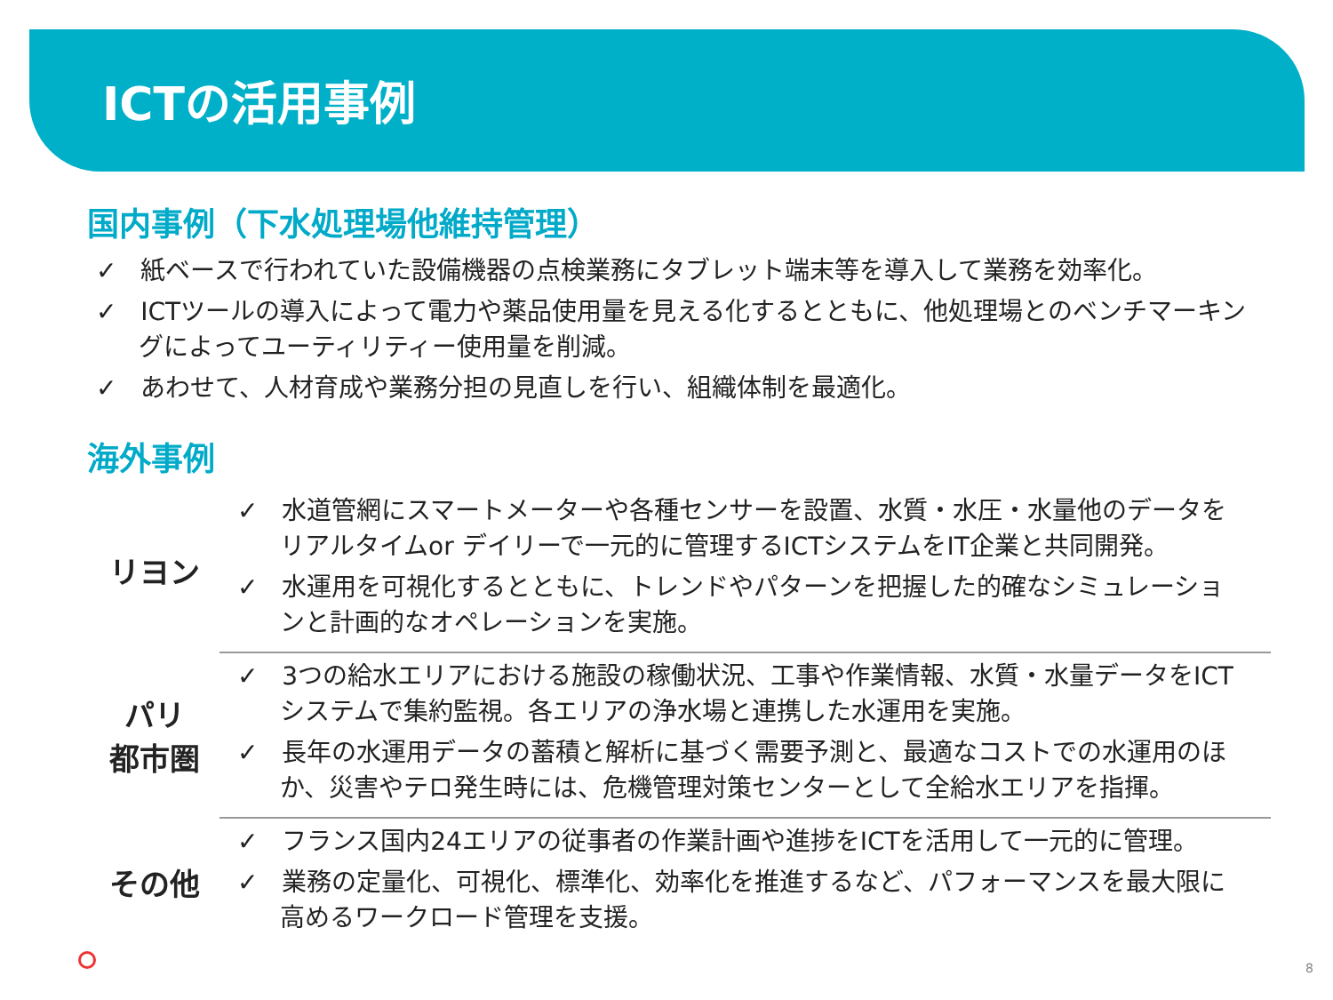ICTの活用事例
国内事例（下水処理場他維持管理）
✓ 紙ベースで行われていた設備機器の点検業務にタブレット端末等を導入して業務を効率化。
✓ ICTツールの導入によって電力や薬品使用量を見える化するとともに、他処理場とのベンチマーキングによってユーティリティー使用量を削減。
✓ あわせて、人材育成や業務分担の見直しを行い、組織体制を最適化。
海外事例
| リヨン | ✓ 水道管網にスマートメーターや各種センサーを設置、水質・水圧・水量他のデータをリアルタイムor デイリーで一元的に管理するICTシステムをIT企業と共同開発。 ✓ 水運用を可視化するとともに、トレンドやパターンを把握した的確なシミュレーションと計画的なオペレーションを実施。 |
| パリ 都市圏 | ✓ 3つの給水エリアにおける施設の稼働状況、工事や作業情報、水質・水量データをICTシステムで集約監視。各エリアの浄水場と連携した水運用を実施。 ✓ 長年の水運用データの蓄積と解析に基づく需要予測と、最適なコストでの水運用のほか、災害やテロ発生時には、危機管理対策センターとして全給水エリアを指揮。 |
| その他 | ✓ フランス国内24エリアの従事者の作業計画や進捗をICTを活用して一元的に管理。 ✓ 業務の定量化、可視化、標準化、効率化を推進するなど、パフォーマンスを最大限に高めるワークロード管理を支援。 |
8